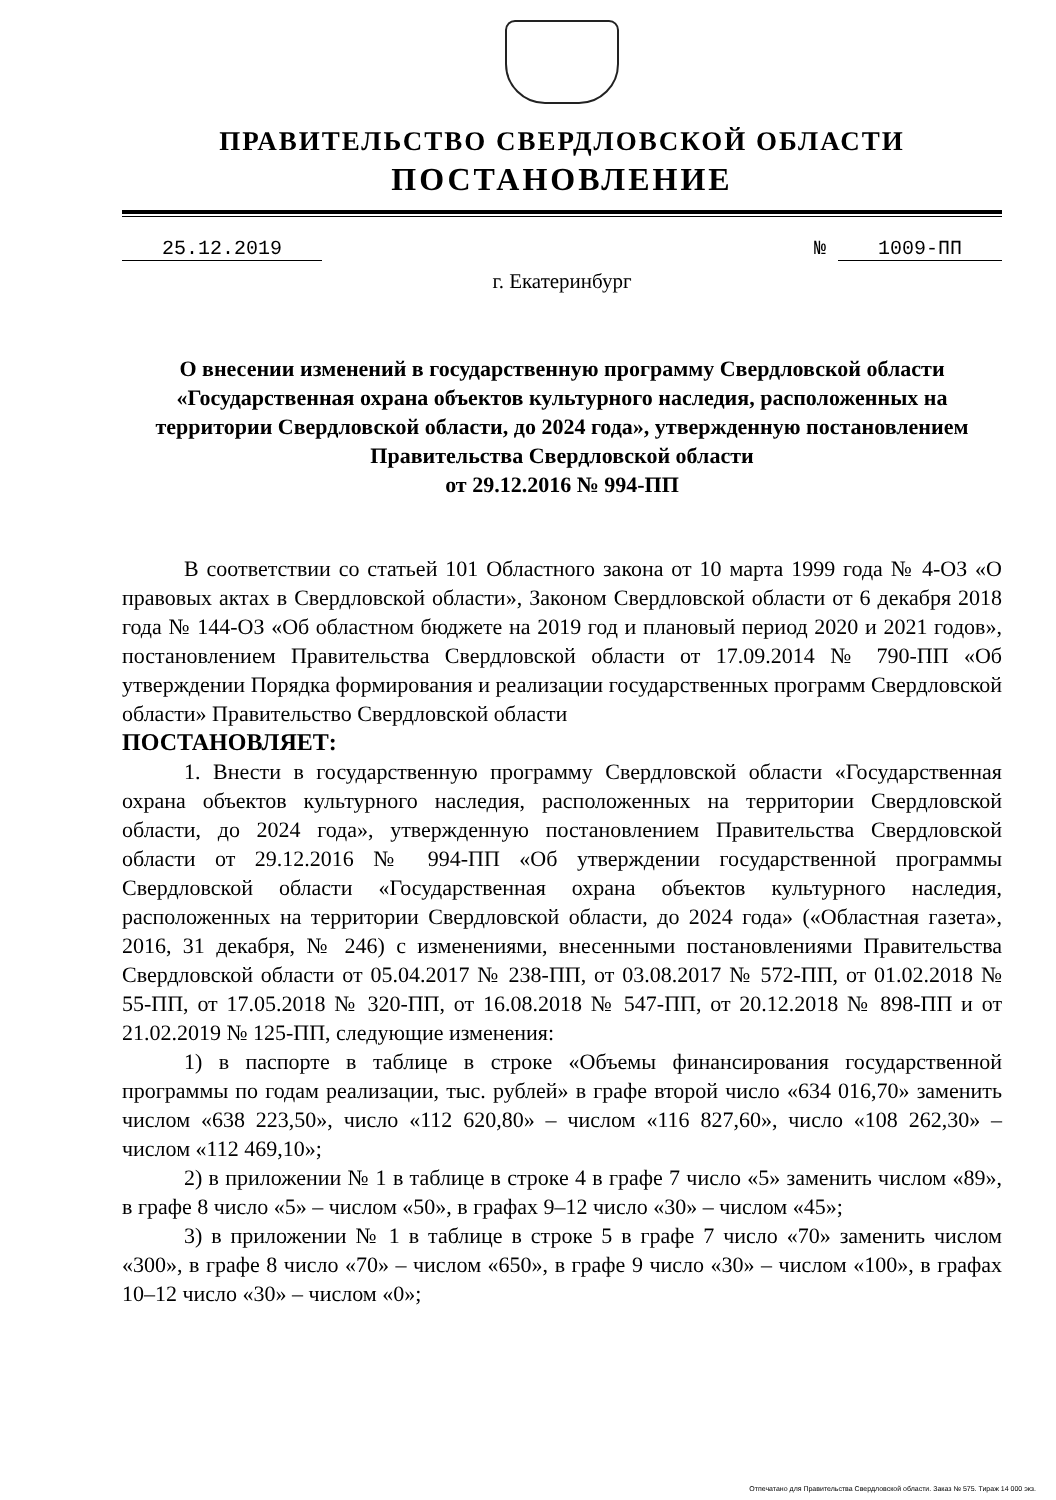ПРАВИТЕЛЬСТВО СВЕРДЛОВСКОЙ ОБЛАСТИ
ПОСТАНОВЛЕНИЕ
25.12.2019 № 1009-ПП
г. Екатеринбург
О внесении изменений в государственную программу Свердловской области «Государственная охрана объектов культурного наследия, расположенных на территории Свердловской области, до 2024 года», утвержденную постановлением Правительства Свердловской области
от 29.12.2016 № 994-ПП
В соответствии со статьей 101 Областного закона от 10 марта 1999 года № 4-ОЗ «О правовых актах в Свердловской области», Законом Свердловской области от 6 декабря 2018 года № 144-ОЗ «Об областном бюджете на 2019 год и плановый период 2020 и 2021 годов», постановлением Правительства Свердловской области от 17.09.2014 № 790-ПП «Об утверждении Порядка формирования и реализации государственных программ Свердловской области» Правительство Свердловской области
ПОСТАНОВЛЯЕТ:
1. Внести в государственную программу Свердловской области «Государственная охрана объектов культурного наследия, расположенных на территории Свердловской области, до 2024 года», утвержденную постановлением Правительства Свердловской области от 29.12.2016 № 994-ПП «Об утверждении государственной программы Свердловской области «Государственная охрана объектов культурного наследия, расположенных на территории Свердловской области, до 2024 года» («Областная газета», 2016, 31 декабря, № 246) с изменениями, внесенными постановлениями Правительства Свердловской области от 05.04.2017 № 238-ПП, от 03.08.2017 № 572-ПП, от 01.02.2018 № 55-ПП, от 17.05.2018 № 320-ПП, от 16.08.2018 № 547-ПП, от 20.12.2018 № 898-ПП и от 21.02.2019 № 125-ПП, следующие изменения:
1) в паспорте в таблице в строке «Объемы финансирования государственной программы по годам реализации, тыс. рублей» в графе второй число «634 016,70» заменить числом «638 223,50», число «112 620,80» – числом «116 827,60», число «108 262,30» – числом «112 469,10»;
2) в приложении № 1 в таблице в строке 4 в графе 7 число «5» заменить числом «89», в графе 8 число «5» – числом «50», в графах 9–12 число «30» – числом «45»;
3) в приложении № 1 в таблице в строке 5 в графе 7 число «70» заменить числом «300», в графе 8 число «70» – числом «650», в графе 9 число «30» – числом «100», в графах 10–12 число «30» – числом «0»;
Отпечатано для Правительства Свердловской области. Заказ № 575. Тираж 14 000 экз.